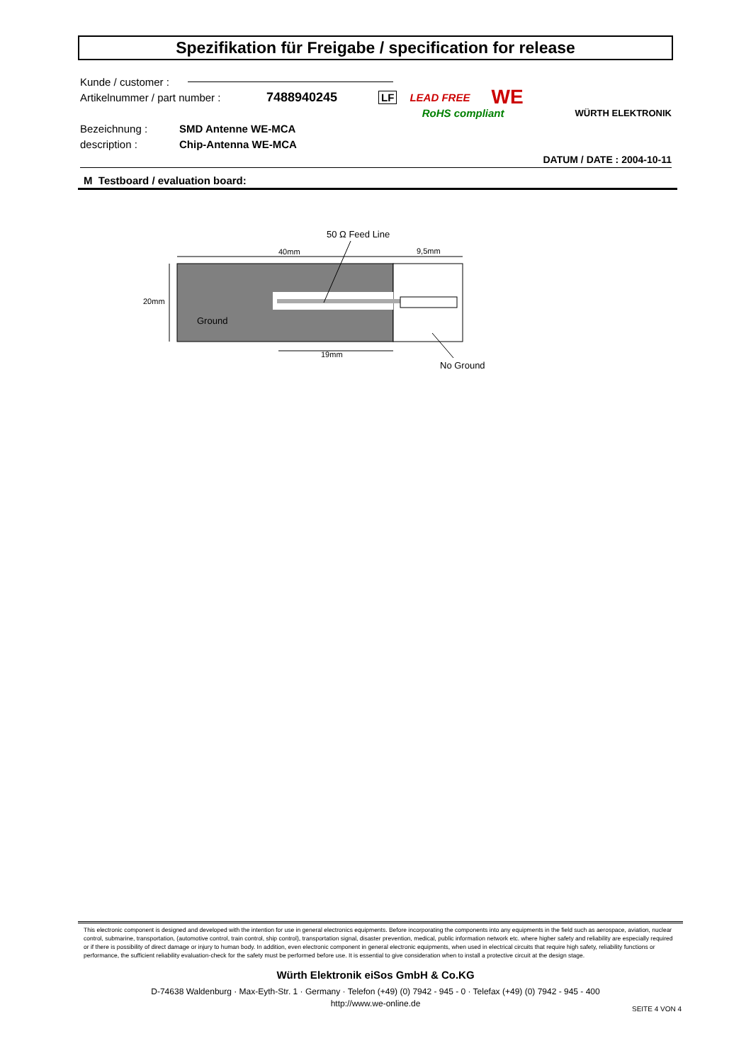Spezifikation für Freigabe / specification for release
Kunde / customer :
Artikelnummer / part number : 7488940245 LF LEAD FREE WE
RoHS compliant WÜRTH ELEKTRONIK
Bezeichnung : SMD Antenne WE-MCA
description : Chip-Antenna WE-MCA
DATUM / DATE : 2004-10-11
M Testboard / evaluation board:
50 Ω Feed Line
40mm
9,5mm
20mm
Ground
19mm
No Ground
This electronic component is designed and developed with the intention for use in general electronics equipments. Before incorporating the components into any equipments in the field such as aerospace, aviation, nuclear control, submarine, transportation, (automotive control, train control, ship control), transportation signal, disaster prevention, medical, public information network etc. where higher safety and reliability are especially required or if there is possibility of direct damage or injury to human body. In addition, even electronic component in general electronic equipments, when used in electrical circuits that require high safety, reliability functions or performance, the sufficient reliability evaluation-check for the safety must be performed before use. It is essential to give consideration when to install a protective circuit at the design stage.
Würth Elektronik eiSos GmbH & Co.KG
D-74638 Waldenburg · Max-Eyth-Str. 1 · Germany · Telefon (+49) (0) 7942 - 945 - 0 · Telefax (+49) (0) 7942 - 945 - 400
http://www.we-online.de
SEITE 4 VON 4